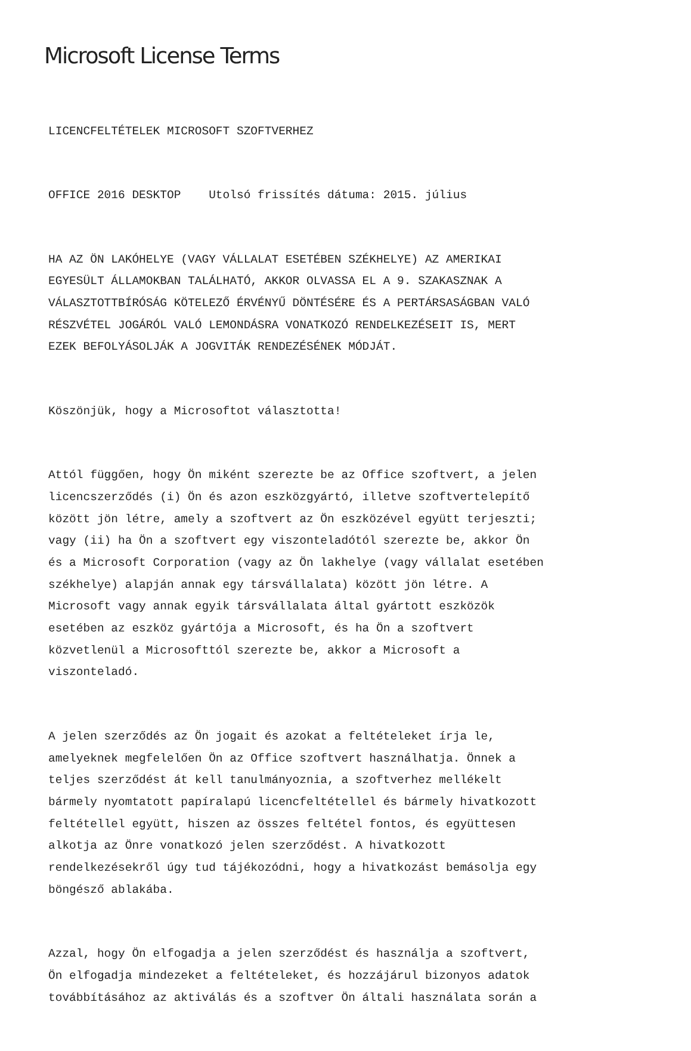Microsoft License Terms
LICENCFELTÉTELEK MICROSOFT SZOFTVERHEZ
OFFICE 2016 DESKTOP Utolsó frissítés dátuma: 2015. július
HA AZ ÖN LAKÓHELYE (VAGY VÁLLALAT ESETÉBEN SZÉKHELYE) AZ AMERIKAI EGYESÜLT ÁLLAMOKBAN TALÁLHATÓ, AKKOR OLVASSA EL A 9. SZAKASZNAK A VÁLASZTOTTBÍRÓSÁG KÖTELEZŐ ÉRVÉNYŰ DÖNTÉSÉRE ÉS A PERTÁRSASÁGBAN VALÓ RÉSZVÉTEL JOGÁRÓL VALÓ LEMONDÁSRA VONATKOZÓ RENDELKEZÉSEIT IS, MERT EZEK BEFOLYÁSOLJÁK A JOGVITÁK RENDEZÉSÉNEK MÓDJÁT.
Köszönjük, hogy a Microsoftot választotta!
Attól függően, hogy Ön miként szerezte be az Office szoftvert, a jelen licencszerződés (i) Ön és azon eszközgyártó, illetve szoftvertelepítő között jön létre, amely a szoftvert az Ön eszközével együtt terjeszti; vagy (ii) ha Ön a szoftvert egy viszonteladótól szerezte be, akkor Ön és a Microsoft Corporation (vagy az Ön lakhelye (vagy vállalat esetében székhelye) alapján annak egy társvállalata) között jön létre. A Microsoft vagy annak egyik társvállalata által gyártott eszközök esetében az eszköz gyártója a Microsoft, és ha Ön a szoftvert közvetlenül a Microsofttól szerezte be, akkor a Microsoft a viszonteladó.
A jelen szerződés az Ön jogait és azokat a feltételeket írja le, amelyeknek megfelelően Ön az Office szoftvert használhatja. Önnek a teljes szerződést át kell tanulmányoznia, a szoftverhez mellékelt bármely nyomtatott papíralapú licencfeltétellel és bármely hivatkozott feltétellel együtt, hiszen az összes feltétel fontos, és együttesen alkotja az Önre vonatkozó jelen szerződést. A hivatkozott rendelkezésekről úgy tud tájékozódni, hogy a hivatkozást bemásolja egy böngésző ablakába.
Azzal, hogy Ön elfogadja a jelen szerződést és használja a szoftvert, Ön elfogadja mindezeket a feltételeket, és hozzájárul bizonyos adatok továbbításához az aktiválás és a szoftver Ön általi használata során a